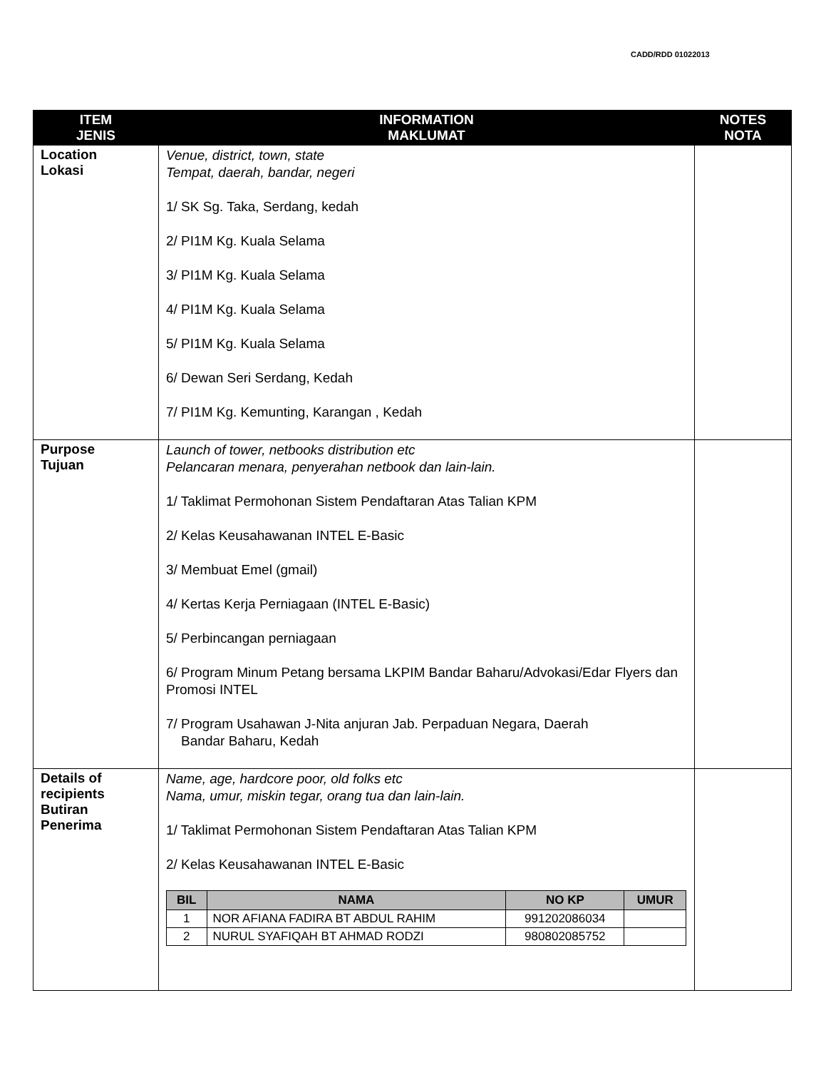CADD/RDD 01022013
| ITEM JENIS | INFORMATION MAKLUMAT | NOTES NOTA |
| --- | --- | --- |
| Location Lokasi | Venue, district, town, state Tempat, daerah, bandar, negeri 1/ SK Sg. Taka, Serdang, kedah 2/ PI1M Kg. Kuala Selama 3/ PI1M Kg. Kuala Selama 4/ PI1M Kg. Kuala Selama 5/ PI1M Kg. Kuala Selama 6/ Dewan Seri Serdang, Kedah 7/ PI1M Kg. Kemunting, Karangan , Kedah | |
| Purpose Tujuan | Launch of tower, netbooks distribution etc Pelancaran menara, penyerahan netbook dan lain-lain. 1/ Taklimat Permohonan Sistem Pendaftaran Atas Talian KPM 2/ Kelas Keusahawanan INTEL E-Basic 3/ Membuat Emel (gmail) 4/ Kertas Kerja Perniagaan (INTEL E-Basic) 5/ Perbincangan perniagaan 6/ Program Minum Petang bersama LKPIM Bandar Baharu/Advokasi/Edar Flyers dan Promosi INTEL 7/ Program Usahawan J-Nita anjuran Jab. Perpaduan Negara, Daerah Bandar Baharu, Kedah | |
| Details of recipients Butiran Penerima | Name, age, hardcore poor, old folks etc Nama, umur, miskin tegar, orang tua dan lain-lain. 1/ Taklimat Permohonan Sistem Pendaftaran Atas Talian KPM 2/ Kelas Keusahawanan INTEL E-Basic / BIL / NAMA / NO KP / UMUR / / --- / --- / --- / --- / / 1 / NOR AFIANA FADIRA BT ABDUL RAHIM / 991202086034 / / / 2 / NURUL SYAFIQAH BT AHMAD RODZI / 980802085752 / / | |